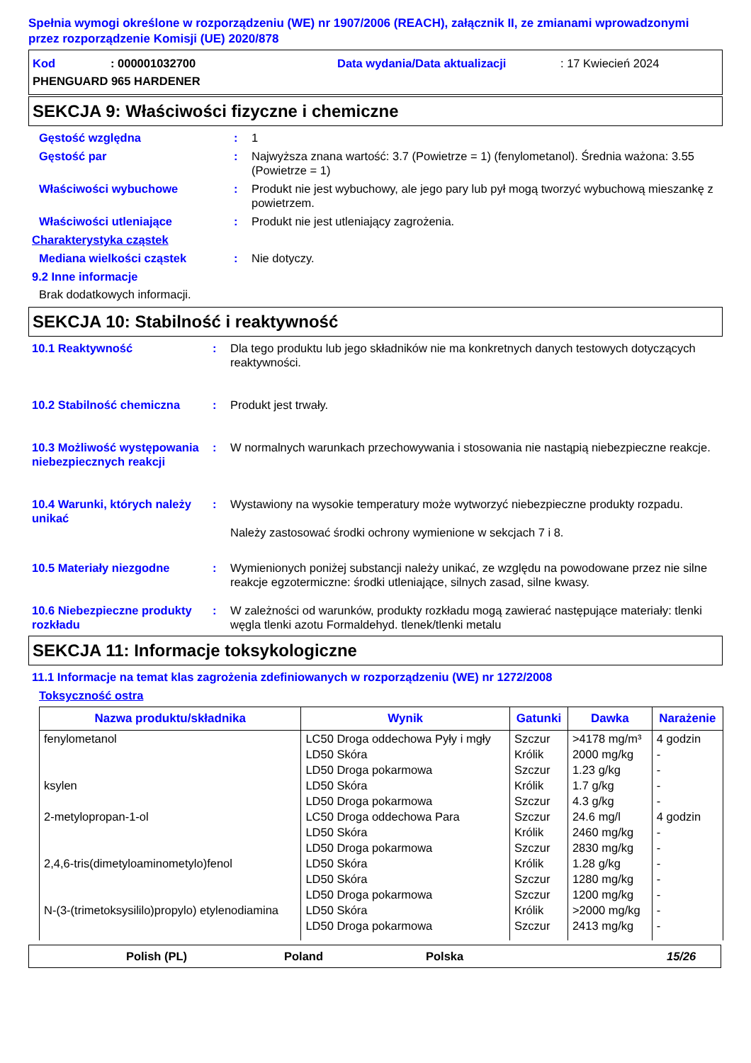Spełnia wymogi określone w rozporządzeniu (WE) nr 1907/2006 (REACH), załącznik II, ze zmianami wprowadzonymi przez rozporządzenie Komisji (UE) 2020/878
Kod: 000001032700 Data wydania/Data aktualizacji: 17 Kwiecień 2024
PHENGUARD 965 HARDENER
SEKCJA 9: Właściwości fizyczne i chemiczne
Gęstość względna: 1
Gęstość par: Najwyższa znana wartość: 3.7 (Powietrze = 1) (fenylometanol). Średnia ważona: 3.55 (Powietrze = 1)
Właściwości wybuchowe: Produkt nie jest wybuchowy, ale jego pary lub pył mogą tworzyć wybuchową mieszankę z powietrzem.
Właściwości utleniające: Produkt nie jest utleniający zagrożenia.
Charakterystyka cząstek
Mediana wielkości cząstek: Nie dotyczy.
9.2 Inne informacje
Brak dodatkowych informacji.
SEKCJA 10: Stabilność i reaktywność
10.1 Reaktywność: Dla tego produktu lub jego składników nie ma konkretnych danych testowych dotyczących reaktywności.
10.2 Stabilność chemiczna: Produkt jest trwały.
10.3 Możliwość występowania niebezpiecznych reakcji: W normalnych warunkach przechowywania i stosowania nie nastąpią niebezpieczne reakcje.
10.4 Warunki, których należy unikać: Wystawiony na wysokie temperatury może wytworzyć niebezpieczne produkty rozpadu.
Należy zastosować środki ochrony wymienione w sekcjach 7 i 8.
10.5 Materiały niezgodne: Wymienionych poniżej substancji należy unikać, ze względu na powodowane przez nie silne reakcje egzotermiczne: środki utleniające, silnych zasad, silne kwasy.
10.6 Niebezpieczne produkty rozkładu: W zależności od warunków, produkty rozkładu mogą zawierać następujące materiały: tlenki węgla tlenki azotu Formaldehyd. tlenek/tlenki metalu
SEKCJA 11: Informacje toksykologiczne
11.1 Informacje na temat klas zagrożenia zdefiniowanych w rozporządzeniu (WE) nr 1272/2008
Toksyczność ostra
| Nazwa produktu/składnika | Wynik | Gatunki | Dawka | Narażenie |
| --- | --- | --- | --- | --- |
| fenylometanol | LC50 Droga oddechowa Pyły i mgły | Szczur | >4178 mg/m³ | 4 godzin |
| | LD50 Skóra | Królik | 2000 mg/kg | - |
| | LD50 Droga pokarmowa | Szczur | 1.23 g/kg | - |
| ksylen | LD50 Skóra | Królik | 1.7 g/kg | - |
| | LD50 Droga pokarmowa | Szczur | 4.3 g/kg | - |
| 2-metylopropan-1-ol | LC50 Droga oddechowa Para | Szczur | 24.6 mg/l | 4 godzin |
| | LD50 Skóra | Królik | 2460 mg/kg | - |
| | LD50 Droga pokarmowa | Szczur | 2830 mg/kg | - |
| 2,4,6-tris(dimetyloaminometylo)fenol | LD50 Skóra | Królik | 1.28 g/kg | - |
| | LD50 Skóra | Szczur | 1280 mg/kg | - |
| | LD50 Droga pokarmowa | Szczur | 1200 mg/kg | - |
| N-(3-(trimetoksysililo)propylo) etylenodiamina | LD50 Skóra | Królik | >2000 mg/kg | - |
| | LD50 Droga pokarmowa | Szczur | 2413 mg/kg | - |
Polish (PL) Poland Polska 15/26